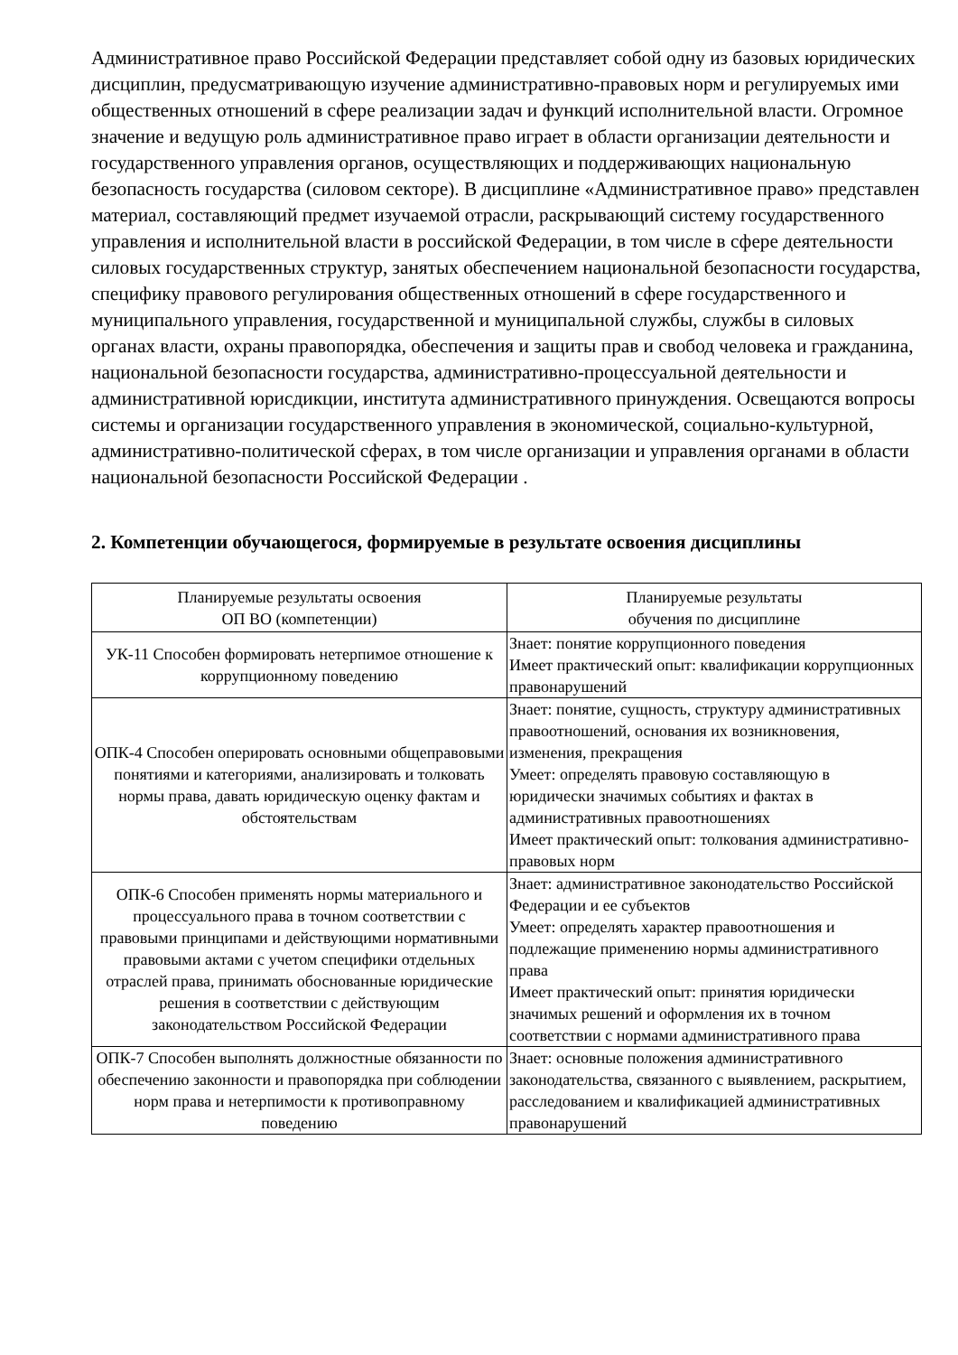Административное право Российской Федерации представляет собой одну из базовых юридических дисциплин, предусматривающую изучение административно-правовых норм и регулируемых ими общественных отношений в сфере реализации задач и функций исполнительной власти. Огромное значение и ведущую роль административное право играет в области организации деятельности и государственного управления органов, осуществляющих и поддерживающих национальную безопасность государства (силовом секторе). В дисциплине «Административное право» представлен материал, составляющий предмет изучаемой отрасли, раскрывающий систему государственного управления и исполнительной власти в российской Федерации, в том числе в сфере деятельности силовых государственных структур, занятых обеспечением национальной безопасности государства, специфику правового регулирования общественных отношений в сфере государственного и муниципального управления, государственной и муниципальной службы, службы в силовых органах власти, охраны правопорядка, обеспечения и защиты прав и свобод человека и гражданина, национальной безопасности государства, административно-процессуальной деятельности и административной юрисдикции, института административного принуждения. Освещаются вопросы системы и организации государственного управления в экономической, социально-культурной, административно-политической сферах, в том числе организации и управления органами в области национальной безопасности Российской Федерации .
2. Компетенции обучающегося, формируемые в результате освоения дисциплины
| Планируемые результаты освоения ОП ВО (компетенции) | Планируемые результаты обучения по дисциплине |
| --- | --- |
| УК-11 Способен формировать нетерпимое отношение к коррупционному поведению | Знает: понятие коррупционного поведения Имеет практический опыт: квалификации коррупционных правонарушений |
| ОПК-4 Способен оперировать основными общеправовыми понятиями и категориями, анализировать и толковать нормы права, давать юридическую оценку фактам и обстоятельствам | Знает: понятие, сущность, структуру административных правоотношений, основания их возникновения, изменения, прекращения Умеет: определять правовую составляющую в юридически значимых событиях и фактах в административных правоотношениях Имеет практический опыт: толкования административно-правовых норм |
| ОПК-6 Способен применять нормы материального и процессуального права в точном соответствии с правовыми принципами и действующими нормативными правовыми актами с учетом специфики отдельных отраслей права, принимать обоснованные юридические решения в соответствии с действующим законодательством Российской Федерации | Знает: административное законодательство Российской Федерации и ее субъектов Умеет: определять характер правоотношения и подлежащие применению нормы административного права Имеет практический опыт: принятия юридически значимых решений и оформления их в точном соответствии с нормами административного права |
| ОПК-7 Способен выполнять должностные обязанности по обеспечению законности и правопорядка при соблюдении норм права и нетерпимости к противоправному поведению | Знает: основные положения административного законодательства, связанного с выявлением, раскрытием, расследованием и квалификацией административных правонарушений |